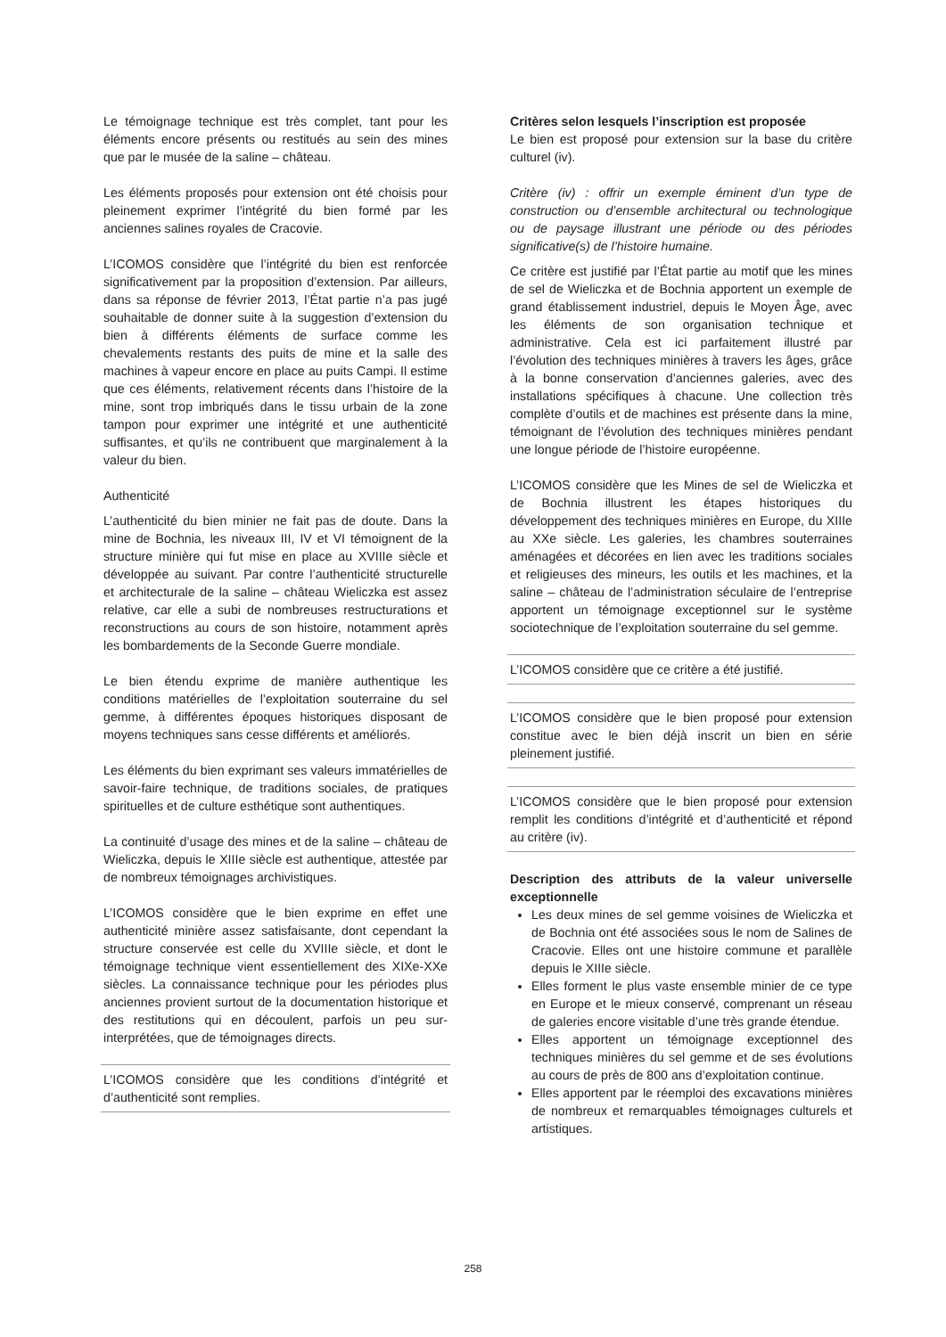Le témoignage technique est très complet, tant pour les éléments encore présents ou restitués au sein des mines que par le musée de la saline – château.
Les éléments proposés pour extension ont été choisis pour pleinement exprimer l’intégrité du bien formé par les anciennes salines royales de Cracovie.
L’ICOMOS considère que l’intégrité du bien est renforcée significativement par la proposition d’extension. Par ailleurs, dans sa réponse de février 2013, l’État partie n’a pas jugé souhaitable de donner suite à la suggestion d’extension du bien à différents éléments de surface comme les chevalements restants des puits de mine et la salle des machines à vapeur encore en place au puits Campi. Il estime que ces éléments, relativement récents dans l’histoire de la mine, sont trop imbriqués dans le tissu urbain de la zone tampon pour exprimer une intégrité et une authenticité suffisantes, et qu’ils ne contribuent que marginalement à la valeur du bien.
Authenticité
L’authenticité du bien minier ne fait pas de doute. Dans la mine de Bochnia, les niveaux III, IV et VI témoignent de la structure minière qui fut mise en place au XVIIIe siècle et développée au suivant. Par contre l’authenticité structurelle et architecturale de la saline – château Wieliczka est assez relative, car elle a subi de nombreuses restructurations et reconstructions au cours de son histoire, notamment après les bombardements de la Seconde Guerre mondiale.
Le bien étendu exprime de manière authentique les conditions matérielles de l’exploitation souterraine du sel gemme, à différentes époques historiques disposant de moyens techniques sans cesse différents et améliorés.
Les éléments du bien exprimant ses valeurs immatérielles de savoir-faire technique, de traditions sociales, de pratiques spirituelles et de culture esthétique sont authentiques.
La continuité d’usage des mines et de la saline – château de Wieliczka, depuis le XIIIe siècle est authentique, attestée par de nombreux témoignages archivistiques.
L’ICOMOS considère que le bien exprime en effet une authenticité minière assez satisfaisante, dont cependant la structure conservée est celle du XVIIIe siècle, et dont le témoignage technique vient essentiellement des XIXe-XXe siècles. La connaissance technique pour les périodes plus anciennes provient surtout de la documentation historique et des restitutions qui en découlent, parfois un peu sur-interprétées, que de témoignages directs.
L’ICOMOS considère que les conditions d’intégrité et d’authenticité sont remplies.
Critères selon lesquels l’inscription est proposée
Le bien est proposé pour extension sur la base du critère culturel (iv).
Critère (iv) : offrir un exemple éminent d’un type de construction ou d’ensemble architectural ou technologique ou de paysage illustrant une période ou des périodes significative(s) de l’histoire humaine.
Ce critère est justifié par l’État partie au motif que les mines de sel de Wieliczka et de Bochnia apportent un exemple de grand établissement industriel, depuis le Moyen Âge, avec les éléments de son organisation technique et administrative. Cela est ici parfaitement illustré par l’évolution des techniques minières à travers les âges, grâce à la bonne conservation d’anciennes galeries, avec des installations spécifiques à chacune. Une collection très complète d’outils et de machines est présente dans la mine, témoignant de l’évolution des techniques minières pendant une longue période de l’histoire européenne.
L’ICOMOS considère que les Mines de sel de Wieliczka et de Bochnia illustrent les étapes historiques du développement des techniques minières en Europe, du XIIIe au XXe siècle. Les galeries, les chambres souterraines aménagées et décorées en lien avec les traditions sociales et religieuses des mineurs, les outils et les machines, et la saline – château de l’administration séculaire de l’entreprise apportent un témoignage exceptionnel sur le système sociotechnique de l’exploitation souterraine du sel gemme.
L’ICOMOS considère que ce critère a été justifié.
L’ICOMOS considère que le bien proposé pour extension constitue avec le bien déjà inscrit un bien en série pleinement justifié.
L’ICOMOS considère que le bien proposé pour extension remplit les conditions d’intégrité et d’authenticité et répond au critère (iv).
Description des attributs de la valeur universelle exceptionnelle
Les deux mines de sel gemme voisines de Wieliczka et de Bochnia ont été associées sous le nom de Salines de Cracovie. Elles ont une histoire commune et parallèle depuis le XIIIe siècle.
Elles forment le plus vaste ensemble minier de ce type en Europe et le mieux conservé, comprenant un réseau de galeries encore visitable d’une très grande étendue.
Elles apportent un témoignage exceptionnel des techniques minières du sel gemme et de ses évolutions au cours de près de 800 ans d’exploitation continue.
Elles apportent par le réemploi des excavations minières de nombreux et remarquables témoignages culturels et artistiques.
258